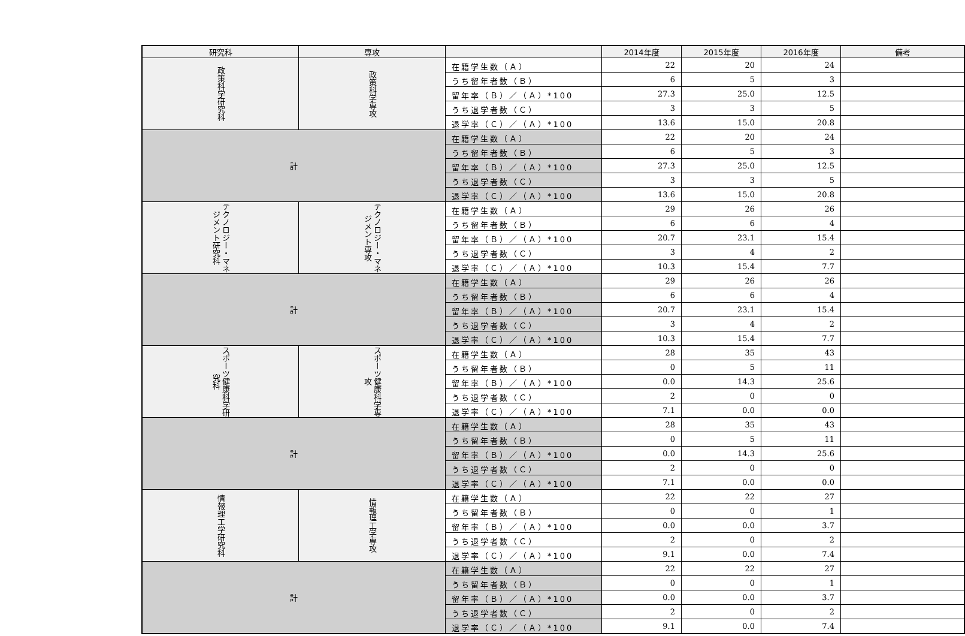| 研究科 | 専攻 | | 2014年度 | 2015年度 | 2016年度 | 備考 |
| --- | --- | --- | --- | --- | --- | --- |
| 政策科学研究科 | 政策科学専攻 | 在籍学生数（Ａ） | 22 | 20 | 24 | |
| | | うち留年者数（Ｂ） | 6 | 5 | 3 | |
| | | 留年率（Ｂ）／（Ａ）*100 | 27.3 | 25.0 | 12.5 | |
| | | うち退学者数（Ｃ） | 3 | 3 | 5 | |
| | | 退学率（Ｃ）／（Ａ）*100 | 13.6 | 15.0 | 20.8 | |
| 計 | | 在籍学生数（Ａ） | 22 | 20 | 24 | |
| | | うち留年者数（Ｂ） | 6 | 5 | 3 | |
| | | 留年率（Ｂ）／（Ａ）*100 | 27.3 | 25.0 | 12.5 | |
| | | うち退学者数（Ｃ） | 3 | 3 | 5 | |
| | | 退学率（Ｃ）／（Ａ）*100 | 13.6 | 15.0 | 20.8 | |
| テクノロジー・マネジメント研究科 | テクノロジー・マネジメント専攻 | 在籍学生数（Ａ） | 29 | 26 | 26 | |
| | | うち留年者数（Ｂ） | 6 | 6 | 4 | |
| | | 留年率（Ｂ）／（Ａ）*100 | 20.7 | 23.1 | 15.4 | |
| | | うち退学者数（Ｃ） | 3 | 4 | 2 | |
| | | 退学率（Ｃ）／（Ａ）*100 | 10.3 | 15.4 | 7.7 | |
| 計 | | 在籍学生数（Ａ） | 29 | 26 | 26 | |
| | | うち留年者数（Ｂ） | 6 | 6 | 4 | |
| | | 留年率（Ｂ）／（Ａ）*100 | 20.7 | 23.1 | 15.4 | |
| | | うち退学者数（Ｃ） | 3 | 4 | 2 | |
| | | 退学率（Ｃ）／（Ａ）*100 | 10.3 | 15.4 | 7.7 | |
| スポーツ健康科学研究科 | スポーツ健康科学専攻 | 在籍学生数（Ａ） | 28 | 35 | 43 | |
| | | うち留年者数（Ｂ） | 0 | 5 | 11 | |
| | | 留年率（Ｂ）／（Ａ）*100 | 0.0 | 14.3 | 25.6 | |
| | | うち退学者数（Ｃ） | 2 | 0 | 0 | |
| | | 退学率（Ｃ）／（Ａ）*100 | 7.1 | 0.0 | 0.0 | |
| 計 | | 在籍学生数（Ａ） | 28 | 35 | 43 | |
| | | うち留年者数（Ｂ） | 0 | 5 | 11 | |
| | | 留年率（Ｂ）／（Ａ）*100 | 0.0 | 14.3 | 25.6 | |
| | | うち退学者数（Ｃ） | 2 | 0 | 0 | |
| | | 退学率（Ｃ）／（Ａ）*100 | 7.1 | 0.0 | 0.0 | |
| 情報理工学研究科 | 情報理工学専攻 | 在籍学生数（Ａ） | 22 | 22 | 27 | |
| | | うち留年者数（Ｂ） | 0 | 0 | 1 | |
| | | 留年率（Ｂ）／（Ａ）*100 | 0.0 | 0.0 | 3.7 | |
| | | うち退学者数（Ｃ） | 2 | 0 | 2 | |
| | | 退学率（Ｃ）／（Ａ）*100 | 9.1 | 0.0 | 7.4 | |
| 計 | | 在籍学生数（Ａ） | 22 | 22 | 27 | |
| | | うち留年者数（Ｂ） | 0 | 0 | 1 | |
| | | 留年率（Ｂ）／（Ａ）*100 | 0.0 | 0.0 | 3.7 | |
| | | うち退学者数（Ｃ） | 2 | 0 | 2 | |
| | | 退学率（Ｃ）／（Ａ）*100 | 9.1 | 0.0 | 7.4 | |